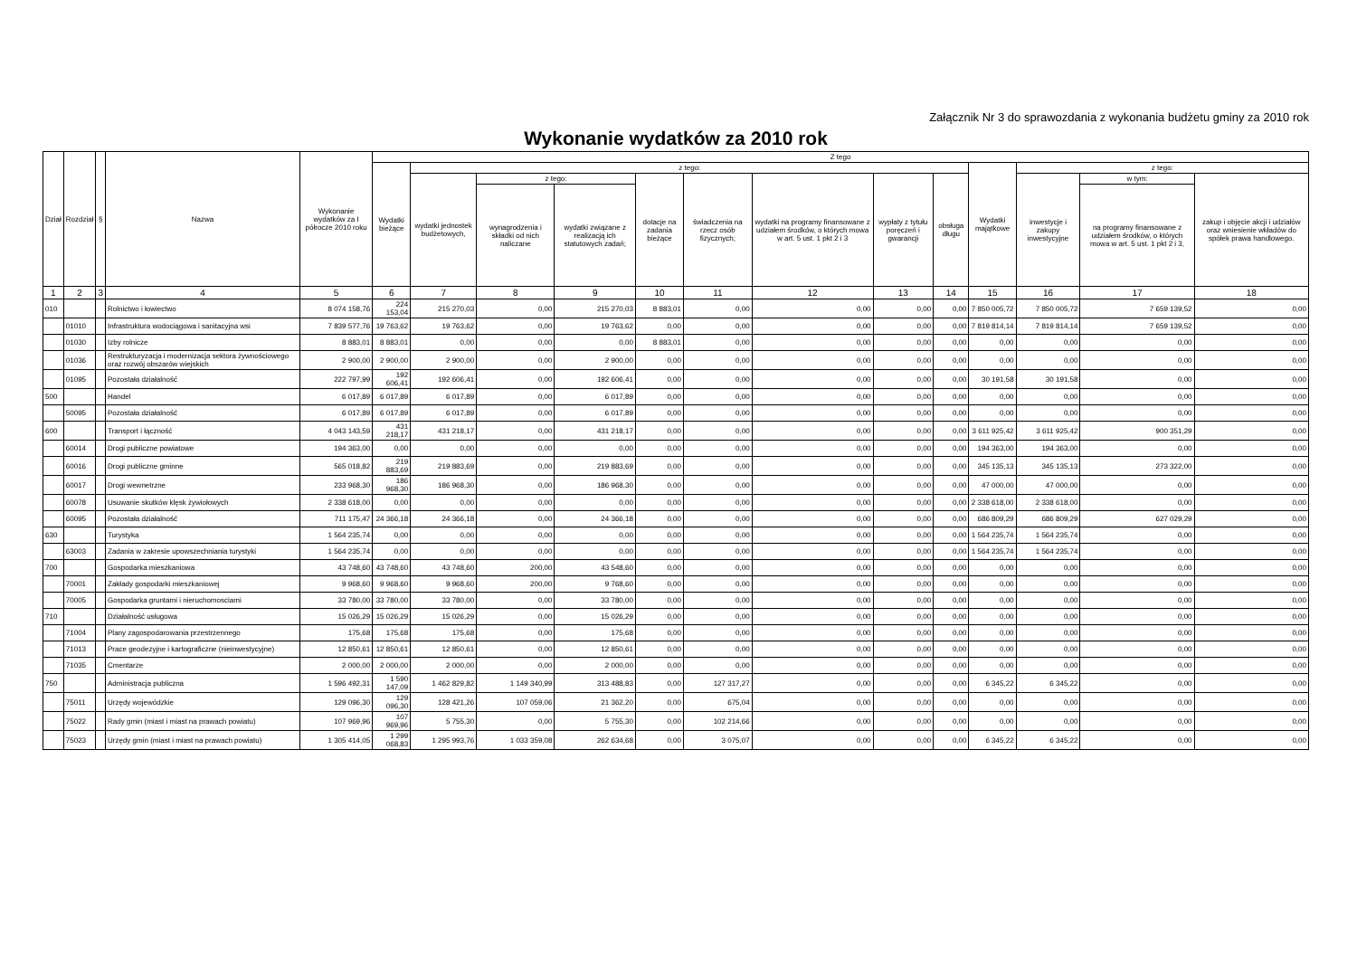Załącznik Nr 3 do sprawozdania z wykonania budżetu gminy za 2010 rok
Wykonanie wydatków za 2010 rok
| Dział | Rozdział | § | Nazwa | Wykonanie wydatków za I półrocze 2010 roku | Z tego | | | | | | | | | | | | |
| --- | --- | --- | --- | --- | --- | --- | --- | --- | --- | --- | --- | --- | --- | --- | --- | --- | --- |
| | | | | | Wydatki bieżące | z tego: | | | | | | | | Wydatki majątkowe | z tego: | | |
| | | | | | | wydatki jednostek budżetowych, | z tego: | | dotacje na zadania bieżące | świadczenia na rzecz osób fizycznych; | wydatki na programy finansowane z udziałem środków, o których mowa w art. 5 ust. 1 pkt 2 i 3 | wypłaty z tytułu poręczeń i gwarancji | obsługa długu | | inwestycje i zakupy inwestycyjne | w tym: | zakup i objęcie akcji i udziałów oraz wniesienie wkładów do spółek prawa handlowego. |
| | | | | | | | wynagrodzenia i składki od nich naliczane | wydatki związane z realizacją ich statutowych zadań; | | | | | | | | na programy finansowane z udziałem środków, o których mowa w art. 5 ust. 1 pkt 2 i 3, | |
| 1 | 2 | 3 | 4 | 5 | 6 | 7 | 8 | 9 | 10 | 11 | 12 | 13 | 14 | 15 | 16 | 17 | 18 |
| 010 | | | Rolnictwo i łowiectwo | 8 074 158,76 | 224 153,04 | 215 270,03 | 0,00 | 215 270,03 | 8 883,01 | 0,00 | 0,00 | 0,00 | 0,00 | 7 850 005,72 | 7 850 005,72 | 7 659 139,52 | 0,00 |
| | 01010 | | Infrastruktura wodociągowa i sanitacyjna wsi | 7 839 577,76 | 19 763,62 | 19 763,62 | 0,00 | 19 763,62 | 0,00 | 0,00 | 0,00 | 0,00 | 0,00 | 7 819 814,14 | 7 819 814,14 | 7 659 139,52 | 0,00 |
| | 01030 | | Izby rolnicze | 8 883,01 | 8 883,01 | 0,00 | 0,00 | 0,00 | 8 883,01 | 0,00 | 0,00 | 0,00 | 0,00 | 0,00 | 0,00 | 0,00 | 0,00 |
| | 01036 | | Restrukturyzacja i modernizacja sektora żywnościowego oraz rozwój obszarów wiejskich | 2 900,00 | 2 900,00 | 2 900,00 | 0,00 | 2 900,00 | 0,00 | 0,00 | 0,00 | 0,00 | 0,00 | 0,00 | 0,00 | 0,00 | 0,00 |
| | 01095 | | Pozostała działalność | 222 797,99 | 192 606,41 | 192 606,41 | 0,00 | 192 606,41 | 0,00 | 0,00 | 0,00 | 0,00 | 0,00 | 30 191,58 | 30 191,58 | 0,00 | 0,00 |
| 500 | | | Handel | 6 017,89 | 6 017,89 | 6 017,89 | 0,00 | 6 017,89 | 0,00 | 0,00 | 0,00 | 0,00 | 0,00 | 0,00 | 0,00 | 0,00 | 0,00 |
| | 50095 | | Pozostała działalność | 6 017,89 | 6 017,89 | 6 017,89 | 0,00 | 6 017,89 | 0,00 | 0,00 | 0,00 | 0,00 | 0,00 | 0,00 | 0,00 | 0,00 | 0,00 |
| 600 | | | Transport i łączność | 4 043 143,59 | 431 218,17 | 431 218,17 | 0,00 | 431 218,17 | 0,00 | 0,00 | 0,00 | 0,00 | 0,00 | 3 611 925,42 | 3 611 925,42 | 900 351,29 | 0,00 |
| | 60014 | | Drogi publiczne powiatowe | 194 363,00 | 0,00 | 0,00 | 0,00 | 0,00 | 0,00 | 0,00 | 0,00 | 0,00 | 0,00 | 194 363,00 | 194 363,00 | 0,00 | 0,00 |
| | 60016 | | Drogi publiczne gminne | 565 018,82 | 219 883,69 | 219 883,69 | 0,00 | 219 883,69 | 0,00 | 0,00 | 0,00 | 0,00 | 0,00 | 345 135,13 | 345 135,13 | 273 322,00 | 0,00 |
| | 60017 | | Drogi wewnetrzne | 233 968,30 | 186 968,30 | 186 968,30 | 0,00 | 186 968,30 | 0,00 | 0,00 | 0,00 | 0,00 | 0,00 | 47 000,00 | 47 000,00 | 0,00 | 0,00 |
| | 60078 | | Usuwanie skutków klęsk żywiołowych | 2 338 618,00 | 0,00 | 0,00 | 0,00 | 0,00 | 0,00 | 0,00 | 0,00 | 0,00 | 0,00 | 2 338 618,00 | 2 338 618,00 | 0,00 | 0,00 |
| | 60095 | | Pozostała działalność | 711 175,47 | 24 366,18 | 24 366,18 | 0,00 | 24 366,18 | 0,00 | 0,00 | 0,00 | 0,00 | 0,00 | 686 809,29 | 686 809,29 | 627 029,29 | 0,00 |
| 630 | | | Turystyka | 1 564 235,74 | 0,00 | 0,00 | 0,00 | 0,00 | 0,00 | 0,00 | 0,00 | 0,00 | 0,00 | 1 564 235,74 | 1 564 235,74 | 0,00 | 0,00 |
| | 63003 | | Zadania w zakresie upowszechniania turystyki | 1 564 235,74 | 0,00 | 0,00 | 0,00 | 0,00 | 0,00 | 0,00 | 0,00 | 0,00 | 0,00 | 1 564 235,74 | 1 564 235,74 | 0,00 | 0,00 |
| 700 | | | Gospodarka mieszkaniowa | 43 748,60 | 43 748,60 | 43 748,60 | 200,00 | 43 548,60 | 0,00 | 0,00 | 0,00 | 0,00 | 0,00 | 0,00 | 0,00 | 0,00 | 0,00 |
| | 70001 | | Zakłady gospodarki mieszkaniowej | 9 968,60 | 9 968,60 | 9 968,60 | 200,00 | 9 768,60 | 0,00 | 0,00 | 0,00 | 0,00 | 0,00 | 0,00 | 0,00 | 0,00 | 0,00 |
| | 70005 | | Gospodarka gruntami i nieruchomosciami | 33 780,00 | 33 780,00 | 33 780,00 | 0,00 | 33 780,00 | 0,00 | 0,00 | 0,00 | 0,00 | 0,00 | 0,00 | 0,00 | 0,00 | 0,00 |
| 710 | | | Działalność usługowa | 15 026,29 | 15 026,29 | 15 026,29 | 0,00 | 15 026,29 | 0,00 | 0,00 | 0,00 | 0,00 | 0,00 | 0,00 | 0,00 | 0,00 | 0,00 |
| | 71004 | | Plany zagospodarowania przestrzennego | 175,68 | 175,68 | 175,68 | 0,00 | 175,68 | 0,00 | 0,00 | 0,00 | 0,00 | 0,00 | 0,00 | 0,00 | 0,00 | 0,00 |
| | 71013 | | Prace geodezyjne i kartograficzne (nieinwestycyjne) | 12 850,61 | 12 850,61 | 12 850,61 | 0,00 | 12 850,61 | 0,00 | 0,00 | 0,00 | 0,00 | 0,00 | 0,00 | 0,00 | 0,00 | 0,00 |
| | 71035 | | Cmentarze | 2 000,00 | 2 000,00 | 2 000,00 | 0,00 | 2 000,00 | 0,00 | 0,00 | 0,00 | 0,00 | 0,00 | 0,00 | 0,00 | 0,00 | 0,00 |
| 750 | | | Administracja publiczna | 1 596 492,31 | 1 590 147,09 | 1 462 829,82 | 1 149 340,99 | 313 488,83 | 0,00 | 127 317,27 | 0,00 | 0,00 | 0,00 | 6 345,22 | 6 345,22 | 0,00 | 0,00 |
| | 75011 | | Urzędy wojewódzkie | 129 096,30 | 129 096,30 | 128 421,26 | 107 059,06 | 21 362,20 | 0,00 | 675,04 | 0,00 | 0,00 | 0,00 | 0,00 | 0,00 | 0,00 | 0,00 |
| | 75022 | | Rady gmin (miast i miast na prawach powiatu) | 107 969,96 | 107 969,96 | 5 755,30 | 0,00 | 5 755,30 | 0,00 | 102 214,66 | 0,00 | 0,00 | 0,00 | 0,00 | 0,00 | 0,00 | 0,00 |
| | 75023 | | Urzędy gmin (miast i miast na prawach powiatu) | 1 305 414,05 | 1 299 068,83 | 1 295 993,76 | 1 033 359,08 | 262 634,68 | 0,00 | 3 075,07 | 0,00 | 0,00 | 0,00 | 6 345,22 | 6 345,22 | 0,00 | 0,00 |